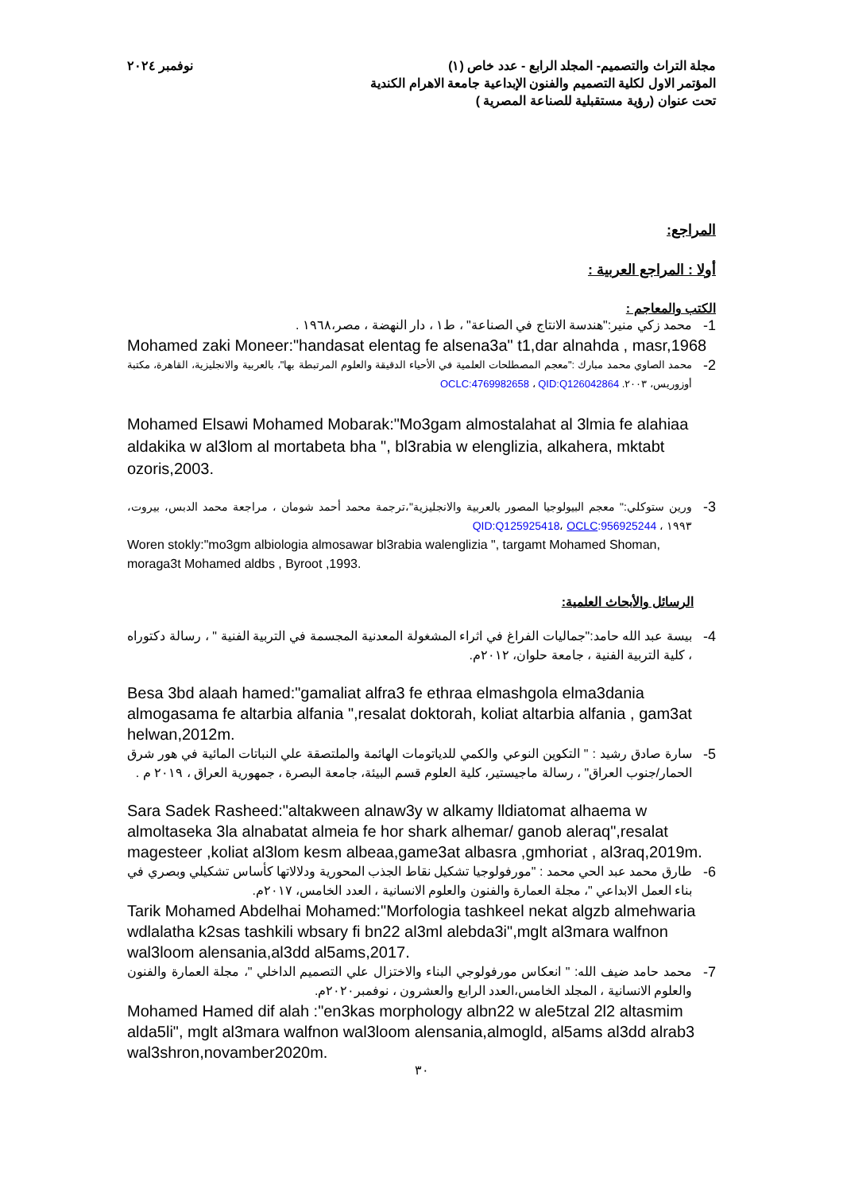مجلة التراث والتصميم- المجلد الرابع - عدد خاص (١)
المؤتمر الاول لكلية التصميم والفنون الإبداعية جامعة الاهرام الكندية
تحت عنوان (رؤية مستقبلية للصناعة المصرية )
نوفمبر ٢٠٢٤
المراجع:
أولا : المراجع العربية :
الكتب والمعاجم :
1- محمد زكي منير:"هندسة الانتاج في الصناعة" ، ط١ ، دار النهضة ، مصر،١٩٦٨ .
Mohamed zaki Moneer:"handasat elentag fe alsena3a" t1,dar alnahda , masr,1968
2- محمد الصاوي محمد مبارك :"معجم المصطلحات العلمية في الأحياء الدقيقة والعلوم المرتبطة بها"، بالعربية والانجليزية، القاهرة، مكتبة أوزوريس، ٢٠٠٣. OCLC:4769982658 ، QID:Q126042864
Mohamed Elsawi Mohamed Mobarak:"Mo3gam almostalahat al 3lmia fe alahiaa aldakika w al3lom al mortabeta bha ", bl3rabia w elenglizia, alkahera, mktabt ozoris,2003.
3- ورين ستوكلي:" معجم البيولوجيا المصور بالعربية والانجليزية"،ترجمة محمد أحمد شومان ، مراجعة محمد الدبس، بيروت، ١٩٩٣ ، QID:Q125925418، OCLC:956925244
Woren stokly:"mo3gm albiologia almosawar bl3rabia walenglizia ", targamt Mohamed Shoman, moraga3t Mohamed aldbs , Byroot ,1993.
الرسائل والأبحاث العلمية:
4- بيسة عبد الله حامد:"جماليات الفراغ في اثراء المشغولة المعدنية المجسمة في التربية الفنية " ، رسالة دكتوراه ، كلية التربية الفنية ، جامعة حلوان، ٢٠١٢م.
Besa 3bd alaah hamed:"gamaliat alfra3 fe ethraa elmashgola elma3dania almogasama fe altarbia alfania ",resalat doktorah, koliat altarbia alfania , gam3at helwan,2012m.
5- سارة صادق رشيد : " التكوين النوعي والكمي للدياتومات الهائمة والملتصقة علي النباتات المائية في هور شرق الحمار/جنوب العراق" ، رسالة ماجيستير، كلية العلوم قسم البيئة، جامعة البصرة ، جمهورية العراق ، ٢٠١٩ م .
Sara Sadek Rasheed:"altakween alnaw3y w alkamy lldiatomat alhaema w almoltaseka 3la alnabatat almeia fe hor shark alhemar/ ganob aleraq",resalat magesteer ,koliat al3lom kesm albeaa,game3at albasra ,gmhoriat , al3raq,2019m.
6- طارق محمد عبد الحي محمد : "مورفولوجيا تشكيل نقاط الجذب المحورية ودلالاتها كأساس تشكيلي وبصري في بناء العمل الابداعي "، مجلة العمارة والفنون والعلوم الانسانية ، العدد الخامس، ٢٠١٧م.
Tarik Mohamed Abdelhai Mohamed:"Morfologia tashkeel nekat algzb almehwaria wdlalatha k2sas tashkili wbsary fi bn22 al3ml alebda3i",mglt al3mara walfnon wal3loom alensania,al3dd al5ams,2017.
7- محمد حامد ضيف الله: " انعكاس مورفولوجي البناء والاختزال علي التصميم الداخلي "، مجلة العمارة والفنون والعلوم الانسانية ، المجلد الخامس،العدد الرابع والعشرون ، نوفمبر٢٠٢٠م.
Mohamed Hamed dif alah :"en3kas morphology albn22 w ale5tzal 2l2 altasmim alda5li", mglt al3mara walfnon wal3loom alensania,almogld, al5ams al3dd alrab3 wal3shron,novamber2020m.
٣٠